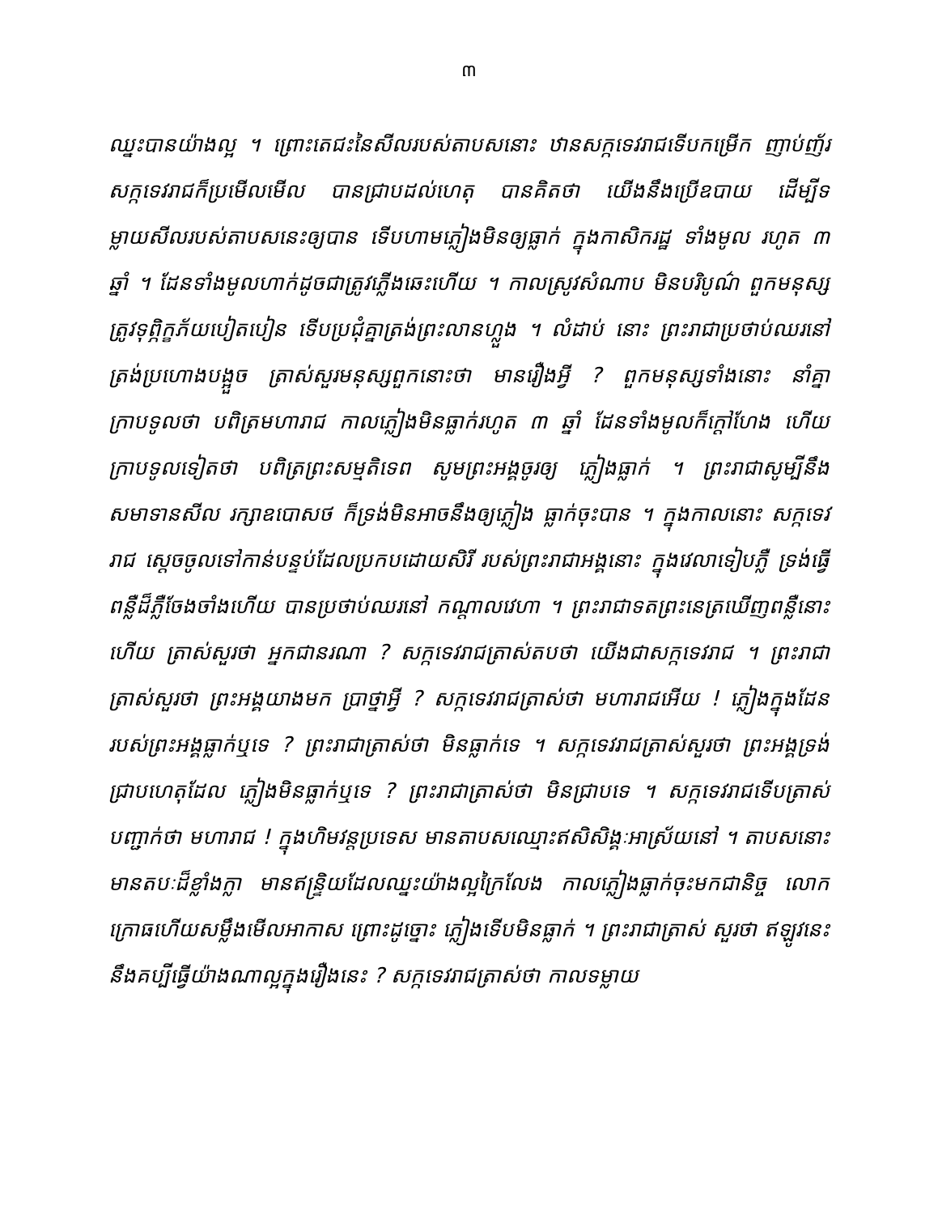៣
ឈ្នះបានយ៉ាងល្អ ។ ព្រោះតេជះនៃសីលរបស់តាបសនោះ ឋានសក្កទេវរាជទើបកម្រើក ញាប់ញ័រ សក្កទេវរាជក៏ប្រមើលមើល បានជ្រាបដល់ហេតុ បានគិតថា យើងនឹងប្រើឧបាយ ដើម្បីទម្លាយសីលរបស់តាបសនេះឲ្យបាន ទើបហាមភ្លៀងមិនឲ្យធ្លាក់ ក្នុងកាសិករដ្ឋ ទាំងមូល រហូត ៣ ឆ្នាំ ។ ដែនទាំងមូលហាក់ដូចជាត្រូវភ្លើងឆេះហើយ ។ កាលស្រូវសំណាប មិនបរិបូណ៌ ពួកមនុស្សត្រូវទុព្ភិក្ខភ័យបៀតបៀន ទើបប្រជុំគ្នាត្រង់ព្រះលានហ្លួង ។ លំដាប់ នោះ ព្រះរាជាប្រថាប់ឈរនៅត្រង់ប្រហោងបង្អួច ត្រាស់សួរមនុស្សពួកនោះថា មានរឿងអ្វី ? ពួកមនុស្សទាំងនោះ នាំគ្នាក្រាបទូលថា បពិត្រមហារាជ កាលភ្លៀងមិនធ្លាក់រហូត ៣ ឆ្នាំ ដែនទាំងមូលក៏ក្តៅហែង ហើយក្រាបទូលទៀតថា បពិត្រព្រះសម្មតិទេព សូមព្រះអង្គចូរឲ្យ ភ្លៀងធ្លាក់ ។ ព្រះរាជាសូម្បីនឹងសមាទានសីល រក្សាឧបោសថ ក៏ទ្រង់មិនអាចនឹងឲ្យភ្លៀង ធ្លាក់ចុះបាន ។ ក្នុងកាលនោះ សក្កទេវរាជ ស្តេចចូលទៅកាន់បន្ទប់ដែលប្រកបដោយសិរី របស់ព្រះរាជាអង្គនោះ ក្នុងវេលាទៀបភ្លឺ ទ្រង់ធ្វើពន្លឺដ៏ភ្លឺចែងចាំងហើយ បានប្រថាប់ឈរនៅ កណ្តាលវេហា ។ ព្រះរាជាទតព្រះនេត្រឃើញពន្លឺនោះហើយ ត្រាស់សួរថា អ្នកជានរណា ? សក្កទេវរាជត្រាស់តបថា យើងជាសក្កទេវរាជ ។ ព្រះរាជាត្រាស់សួរថា ព្រះអង្គយាងមក ប្រាថ្នាអ្វី ? សក្កទេវរាជត្រាស់ថា មហារាជអើយ ! ភ្លៀងក្នុងដែនរបស់ព្រះអង្គធ្លាក់ឬទេ ? ព្រះរាជាត្រាស់ថា មិនធ្លាក់ទេ ។ សក្កទេវរាជត្រាស់សួរថា ព្រះអង្គទ្រង់ជ្រាបហេតុដែល ភ្លៀងមិនធ្លាក់ឬទេ ? ព្រះរាជាត្រាស់ថា មិនជ្រាបទេ ។ សក្កទេវរាជទើបត្រាស់បញ្ជាក់ថា មហារាជ ! ក្នុងហិមវន្តប្រទេស មានតាបសឈ្មោះឥសិសិង្គៈអាស្រ័យនៅ ។ តាបសនោះ មានតបៈដ៏ខ្លាំងក្លា មានឥន្ទ្រិយដែលឈ្នះយ៉ាងល្អក្រៃលែង កាលភ្លៀងធ្លាក់ចុះមកជានិច្ច លោកក្រោធហើយសម្លឹងមើលអាកាស ព្រោះដូច្នោះ ភ្លៀងទើបមិនធ្លាក់ ។ ព្រះរាជាត្រាស់ សួរថា ឥឡូវនេះ នឹងគប្បីធ្វើយ៉ាងណាល្អក្នុងរឿងនេះ ? សក្កទេវរាជត្រាស់ថា កាលទម្លាយ